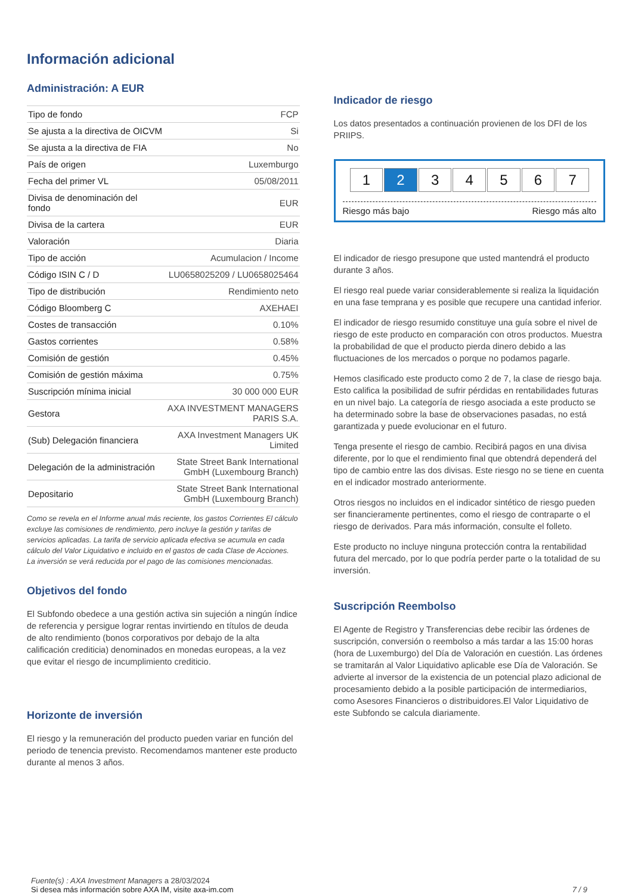Información adicional
Administración: A EUR
| Tipo de fondo | FCP |
| Se ajusta a la directiva de OICVM | Si |
| Se ajusta a la directiva de FIA | No |
| País de origen | Luxemburgo |
| Fecha del primer VL | 05/08/2011 |
| Divisa de denominación del fondo | EUR |
| Divisa de la cartera | EUR |
| Valoración | Diaria |
| Tipo de acción | Acumulacion / Income |
| Código ISIN C / D | LU0658025209 / LU0658025464 |
| Tipo de distribución | Rendimiento neto |
| Código Bloomberg C | AXEHAEI |
| Costes de transacción | 0.10% |
| Gastos corrientes | 0.58% |
| Comisión de gestión | 0.45% |
| Comisión de gestión máxima | 0.75% |
| Suscripción mínima inicial | 30 000 000 EUR |
| Gestora | AXA INVESTMENT MANAGERS PARIS S.A. |
| (Sub) Delegación financiera | AXA Investment Managers UK Limited |
| Delegación de la administración | State Street Bank International GmbH (Luxembourg Branch) |
| Depositario | State Street Bank International GmbH (Luxembourg Branch) |
Como se revela en el Informe anual más reciente, los gastos Corrientes El cálculo excluye las comisiones de rendimiento, pero incluye la gestión y tarifas de servicios aplicadas. La tarifa de servicio aplicada efectiva se acumula en cada cálculo del Valor Liquidativo e incluido en el gastos de cada Clase de Acciones.
La inversión se verá reducida por el pago de las comisiones mencionadas.
Objetivos del fondo
El Subfondo obedece a una gestión activa sin sujeción a ningún índice de referencia y persigue lograr rentas invirtiendo en títulos de deuda de alto rendimiento (bonos corporativos por debajo de la alta calificación crediticia) denominados en monedas europeas, a la vez que evitar el riesgo de incumplimiento crediticio.
Horizonte de inversión
El riesgo y la remuneración del producto pueden variar en función del periodo de tenencia previsto. Recomendamos mantener este producto durante al menos 3 años.
Indicador de riesgo
Los datos presentados a continuación provienen de los DFI de los PRIIPS.
1 2 3 4 5 6 7
Riesgo más bajo Riesgo más alto
El indicador de riesgo presupone que usted mantendrá el producto durante 3 años.
El riesgo real puede variar considerablemente si realiza la liquidación en una fase temprana y es posible que recupere una cantidad inferior.
El indicador de riesgo resumido constituye una guía sobre el nivel de riesgo de este producto en comparación con otros productos. Muestra la probabilidad de que el producto pierda dinero debido a las fluctuaciones de los mercados o porque no podamos pagarle.
Hemos clasificado este producto como 2 de 7, la clase de riesgo baja. Esto califica la posibilidad de sufrir pérdidas en rentabilidades futuras en un nivel bajo. La categoría de riesgo asociada a este producto se ha determinado sobre la base de observaciones pasadas, no está garantizada y puede evolucionar en el futuro.
Tenga presente el riesgo de cambio. Recibirá pagos en una divisa diferente, por lo que el rendimiento final que obtendrá dependerá del tipo de cambio entre las dos divisas. Este riesgo no se tiene en cuenta en el indicador mostrado anteriormente.
Otros riesgos no incluidos en el indicador sintético de riesgo pueden ser financieramente pertinentes, como el riesgo de contraparte o el riesgo de derivados. Para más información, consulte el folleto.
Este producto no incluye ninguna protección contra la rentabilidad futura del mercado, por lo que podría perder parte o la totalidad de su inversión.
Suscripción Reembolso
El Agente de Registro y Transferencias debe recibir las órdenes de suscripción, conversión o reembolso a más tardar a las 15:00 horas (hora de Luxemburgo) del Día de Valoración en cuestión. Las órdenes se tramitarán al Valor Liquidativo aplicable ese Día de Valoración. Se advierte al inversor de la existencia de un potencial plazo adicional de procesamiento debido a la posible participación de intermediarios, como Asesores Financieros o distribuidores.El Valor Liquidativo de este Subfondo se calcula diariamente.
Fuente(s) : AXA Investment Managers a 28/03/2024
Si desea más información sobre AXA IM, visite axa-im.com
7 / 9